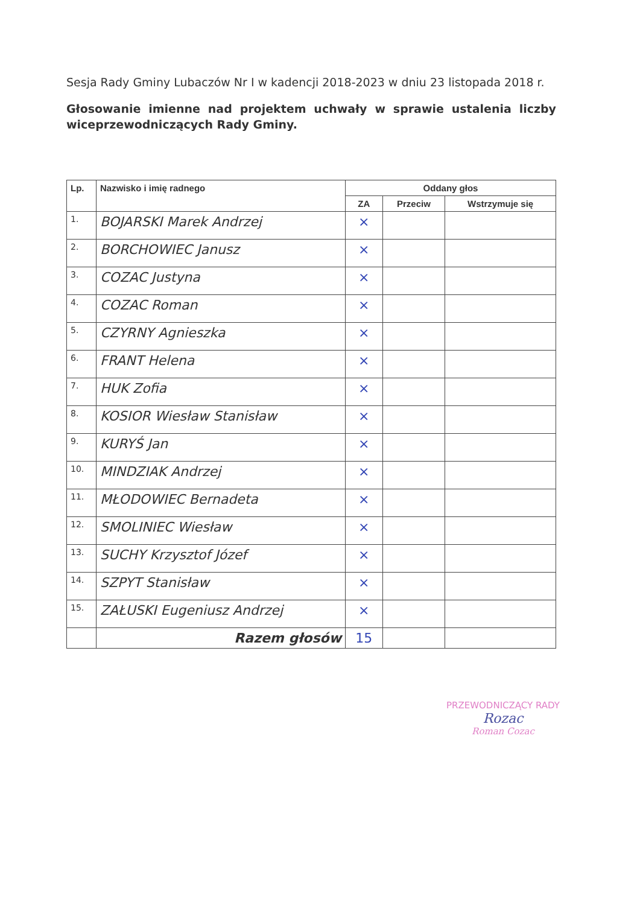Sesja Rady Gminy Lubaczów Nr I w kadencji 2018-2023 w dniu 23 listopada 2018 r.
Głosowanie imienne nad projektem uchwały w sprawie ustalenia liczby wiceprzewodniczących Rady Gminy.
| Lp. | Nazwisko i imię radnego | Oddany głos | | |
| --- | --- | --- | --- | --- |
| | | ZA | Przeciw | Wstrzymuje się |
| 1. | BOJARSKI Marek Andrzej | × | | |
| 2. | BORCHOWIEC Janusz | × | | |
| 3. | COZAC Justyna | × | | |
| 4. | COZAC Roman | × | | |
| 5. | CZYRNY Agnieszka | × | | |
| 6. | FRANT Helena | × | | |
| 7. | HUK Zofia | × | | |
| 8. | KOSIOR Wiesław Stanisław | × | | |
| 9. | KURYŚ Jan | × | | |
| 10. | MINDZIAK Andrzej | × | | |
| 11. | MŁODOWIEC Bernadeta | × | | |
| 12. | SMOLINIEC Wiesław | × | | |
| 13. | SUCHY Krzysztof Józef | × | | |
| 14. | SZPYT Stanisław | × | | |
| 15. | ZAŁUSKI Eugeniusz Andrzej | × | | |
| | Razem głosów | 15 | | |
PRZEWODNICZĄCY RADY
Rozac
Roman Cozac